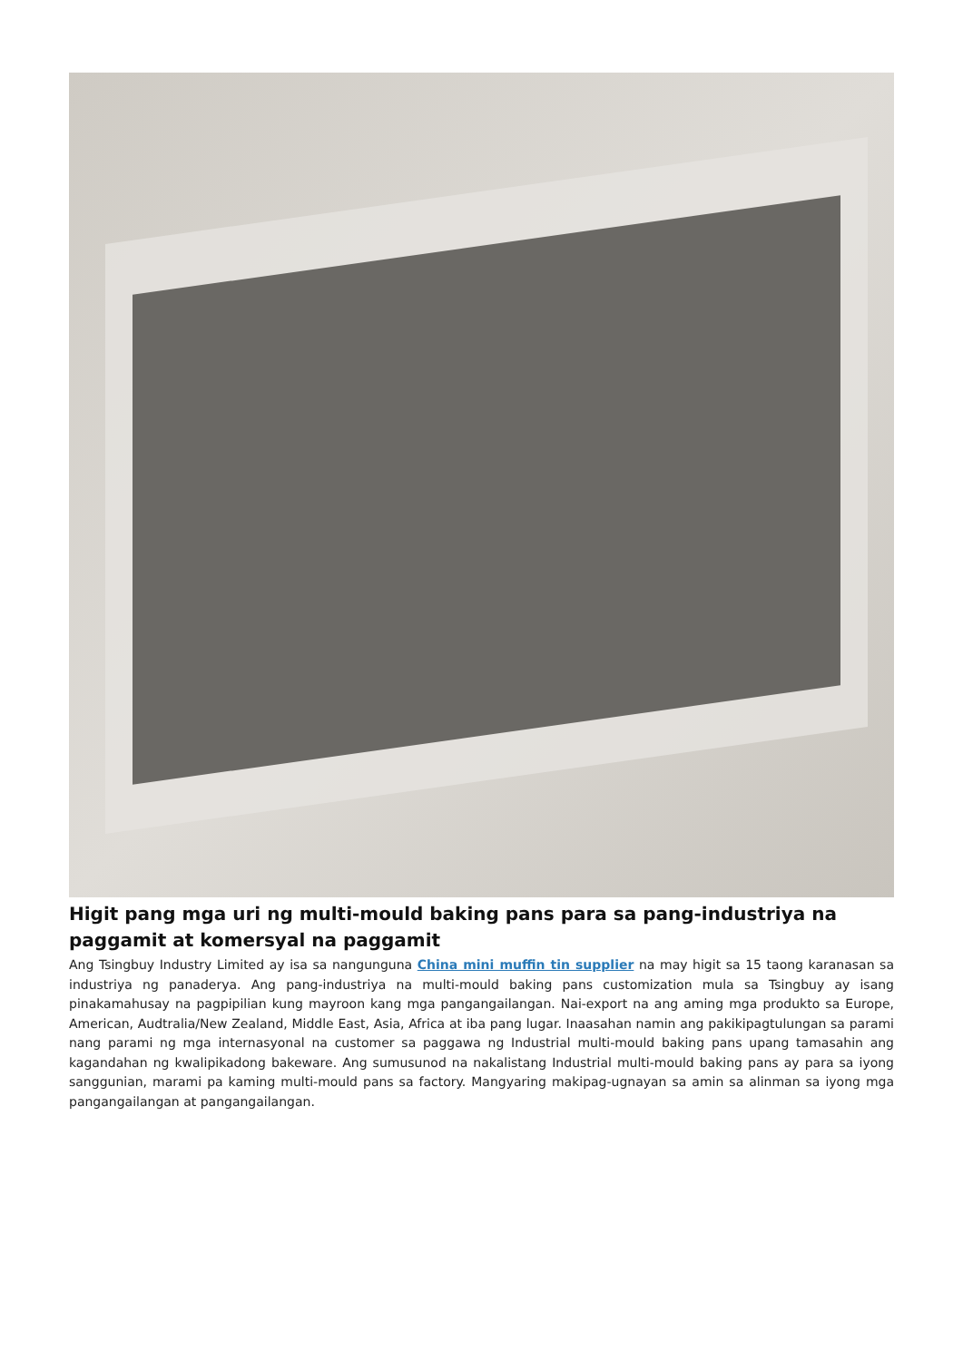Higit pang mga uri ng multi-mould baking pans para sa pang-industriya na paggamit at komersyal na paggamit
Ang Tsingbuy Industry Limited ay isa sa nangunguna China mini muffin tin supplier na may higit sa 15 taong karanasan sa industriya ng panaderya. Ang pang-industriya na multi-mould baking pans customization mula sa Tsingbuy ay isang pinakamahusay na pagpipilian kung mayroon kang mga pangangailangan. Nai-export na ang aming mga produkto sa Europe, American, Audtralia/New Zealand, Middle East, Asia, Africa at iba pang lugar. Inaasahan namin ang pakikipagtulungan sa parami nang parami ng mga internasyonal na customer sa paggawa ng Industrial multi-mould baking pans upang tamasahin ang kagandahan ng kwalipikadong bakeware. Ang sumusunod na nakalistang Industrial multi-mould baking pans ay para sa iyong sanggunian, marami pa kaming multi-mould pans sa factory. Mangyaring makipag-ugnayan sa amin sa alinman sa iyong mga pangangailangan at pangangailangan.